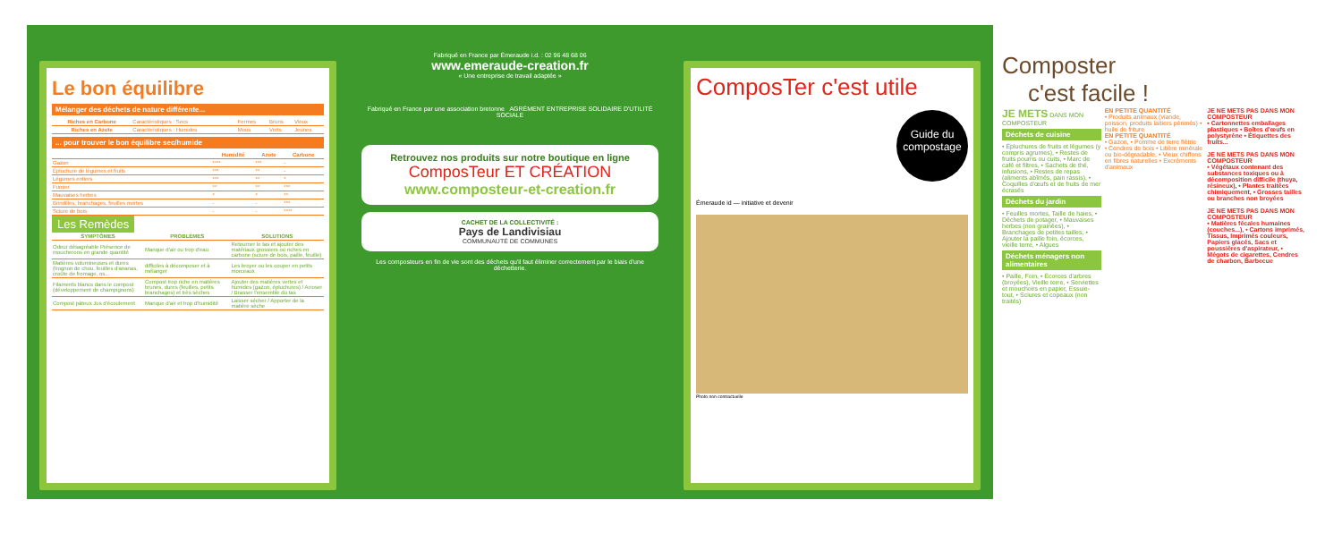Le bon équilibre
Mélanger des déchets de nature différente...
| Riches en Carbone | Caractéristiques : Secs | Fermes | Bruns | Vieux |
| Riches en Azote | Caractéristiques : Humides | Mous | Verts | Jeunes |
... pour trouver le bon équilibre sec/humide
| | Humidité | Azote | Carbone |
| --- | --- | --- | --- |
| Gazon | **** | *** | - |
| Épluchure de légumes et fruits | *** | ** | - |
| Légumes entiers | *** | ** | * |
| Fumier | ** | ** | *** |
| Mauvaises herbes | * | * | ** |
| Brindilles, branchages, feuilles mortes | - | - | *** |
| Sciure de bois | - | - | **** |
Les Remèdes
| SYMPTÔMES | PROBLÈMES | SOLUTIONS |
| --- | --- | --- |
| Odeur désagréable Présence de moucherons en grande quantité | Manque d'air ou trop d'eau | Retourner le tas et ajouter des matériaux grossiers ou riches en carbone (sciure de bois, paille, feuille) |
| Matières volumineuses et dures (trognon de chou, feuilles d'ananas, croûte de fromage, os... | difficiles à décomposer et à mélanger | Les broyer ou les couper en petits morceaux |
| Filaments blancs dans le compost (développement de champignons) | Compost trop riche en matières brunes, dures (feuilles, petits branchages) et très sèches | Ajouter des matières vertes et humides (gazon, épluchures) / Arroser / Brasser l'ensemble du tas |
| Compost pâteux Jus d'écoulement | Manque d'air et trop d'humidité | Laisser sécher / Apporter de la matière sèche |
Fabriqué en France par Émeraude i.d. : 02 96 48 68 06
www.emeraude-creation.fr
« Une entreprise de travail adaptée »
Fabriqué en France par une association bretonne AGRÉMENT ENTREPRISE SOLIDAIRE D'UTILITÉ SOCIALE
Retrouvez nos produits sur notre boutique en ligne
ComposTeur ET CRÉATION
www.composteur-et-creation.fr
CACHET DE LA COLLECTIVITÉ :
Pays de Landivisiau
COMMUNAUTÉ DE COMMUNES
Les composteurs en fin de vie sont des déchets qu'il faut éliminer correctement par le biais d'une déchetterie.
ComposTer c'est utile
Guide du compostage
Émeraude id — initiative et devenir
Photo non contractuelle
Composter
c'est facile !
JE METS DANS MON COMPOSTEUR
Déchets de cuisine
• Épluchures de fruits et légumes (y compris agrumes), • Restes de fruits pourris ou cuits, • Marc de café et filtres, • Sachets de thé, infusions, • Restes de repas (aliments abîmés, pain rassis), • Coquilles d'œufs et de fruits de mer écrasés
Déchets du jardin
• Feuilles mortes, Taille de haies, • Déchets de potager, • Mauvaises herbes (non grainées), • Branchages de petites tailles, • Ajouter la paille foin, écorces, vieille terre, • Algues
Déchets ménagers non alimentaires
• Paille, Foin, • Écorces d'arbres (broyées), Vieille terre, • Serviettes et mouchoirs en papier, Essuie-tout, • Sciures et copeaux (non traités)
EN PETITE QUANTITÉ
• Produits animaux (viande, poisson, produits laitiers périmés) • huile de friture
EN PETITE QUANTITÉ
• Gazon, • Pomme de terre flétrie
• Cendres de bois • Litière minérale ou bio-dégradable, • Vieux chiffons en fibres naturelles • Excréments d'animaux
JE NE METS PAS DANS MON COMPOSTEUR
• Cartonnettes emballages plastiques • Boîtes d'œufs en polystyrène • Étiquettes des fruits...
JE NE METS PAS DANS MON COMPOSTEUR
• Végétaux contenant des substances toxiques ou à décomposition difficile (thuya, résineux), • Plantes traitées chimiquement, • Grosses tailles ou branches non broyées
JE NE METS PAS DANS MON COMPOSTEUR
• Matières fécales humaines (couches...), • Cartons imprimés, Tissus, Imprimés couleurs, Papiers glacés, Sacs et poussières d'aspirateur, • Mégots de cigarettes, Cendres de charbon, Barbecue